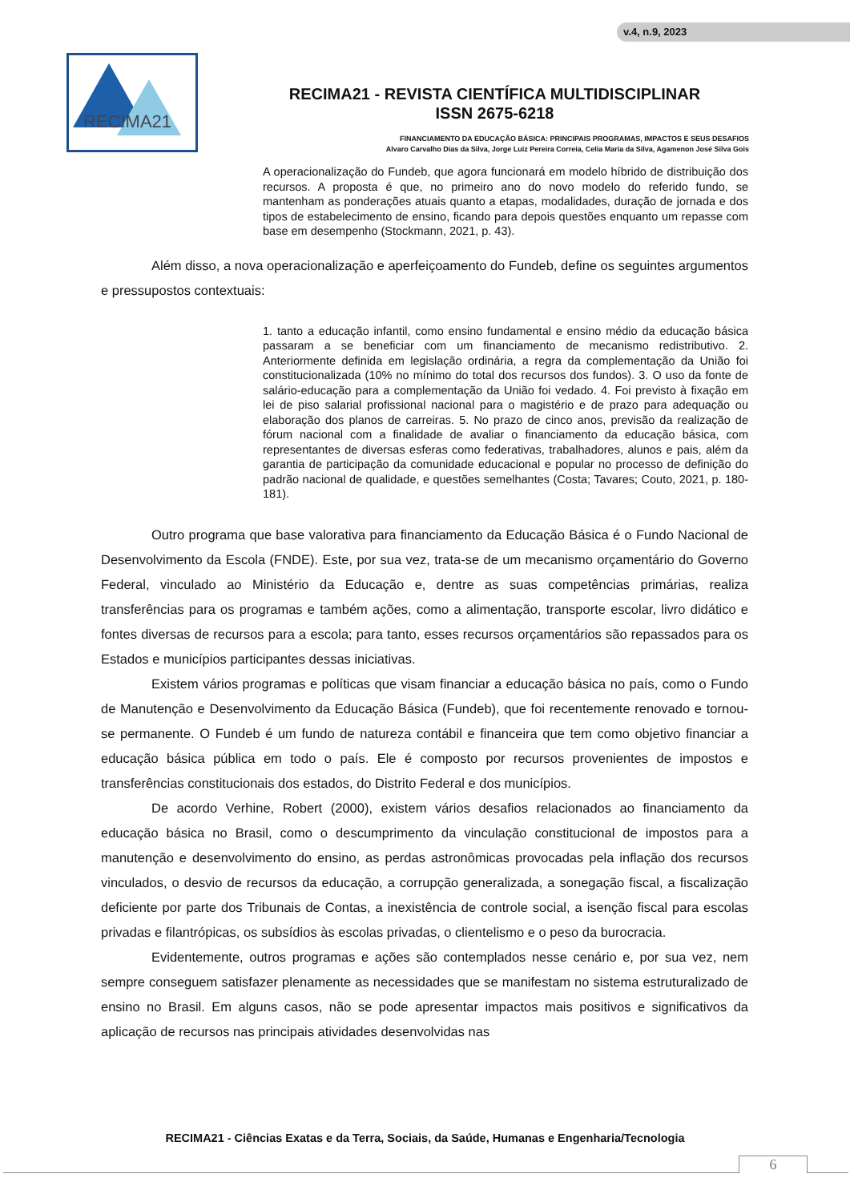v.4, n.9, 2023
RECIMA21
RECIMA21 - REVISTA CIENTÍFICA MULTIDISCIPLINAR
ISSN 2675-6218
FINANCIAMENTO DA EDUCAÇÃO BÁSICA: PRINCIPAIS PROGRAMAS, IMPACTOS E SEUS DESAFIOS
Alvaro Carvalho Dias da Silva, Jorge Luiz Pereira Correia, Celia Maria da Silva, Agamenon José Silva Gois
A operacionalização do Fundeb, que agora funcionará em modelo híbrido de distribuição dos recursos. A proposta é que, no primeiro ano do novo modelo do referido fundo, se mantenham as ponderações atuais quanto a etapas, modalidades, duração de jornada e dos tipos de estabelecimento de ensino, ficando para depois questões enquanto um repasse com base em desempenho (Stockmann, 2021, p. 43).
Além disso, a nova operacionalização e aperfeiçoamento do Fundeb, define os seguintes argumentos e pressupostos contextuais:
1. tanto a educação infantil, como ensino fundamental e ensino médio da educação básica passaram a se beneficiar com um financiamento de mecanismo redistributivo. 2. Anteriormente definida em legislação ordinária, a regra da complementação da União foi constitucionalizada (10% no mínimo do total dos recursos dos fundos). 3. O uso da fonte de salário-educação para a complementação da União foi vedado. 4. Foi previsto à fixação em lei de piso salarial profissional nacional para o magistério e de prazo para adequação ou elaboração dos planos de carreiras. 5. No prazo de cinco anos, previsão da realização de fórum nacional com a finalidade de avaliar o financiamento da educação básica, com representantes de diversas esferas como federativas, trabalhadores, alunos e pais, além da garantia de participação da comunidade educacional e popular no processo de definição do padrão nacional de qualidade, e questões semelhantes (Costa; Tavares; Couto, 2021, p. 180-181).
Outro programa que base valorativa para financiamento da Educação Básica é o Fundo Nacional de Desenvolvimento da Escola (FNDE). Este, por sua vez, trata-se de um mecanismo orçamentário do Governo Federal, vinculado ao Ministério da Educação e, dentre as suas competências primárias, realiza transferências para os programas e também ações, como a alimentação, transporte escolar, livro didático e fontes diversas de recursos para a escola; para tanto, esses recursos orçamentários são repassados para os Estados e municípios participantes dessas iniciativas.
Existem vários programas e políticas que visam financiar a educação básica no país, como o Fundo de Manutenção e Desenvolvimento da Educação Básica (Fundeb), que foi recentemente renovado e tornou-se permanente. O Fundeb é um fundo de natureza contábil e financeira que tem como objetivo financiar a educação básica pública em todo o país. Ele é composto por recursos provenientes de impostos e transferências constitucionais dos estados, do Distrito Federal e dos municípios.
De acordo Verhine, Robert (2000), existem vários desafios relacionados ao financiamento da educação básica no Brasil, como o descumprimento da vinculação constitucional de impostos para a manutenção e desenvolvimento do ensino, as perdas astronômicas provocadas pela inflação dos recursos vinculados, o desvio de recursos da educação, a corrupção generalizada, a sonegação fiscal, a fiscalização deficiente por parte dos Tribunais de Contas, a inexistência de controle social, a isenção fiscal para escolas privadas e filantrópicas, os subsídios às escolas privadas, o clientelismo e o peso da burocracia.
Evidentemente, outros programas e ações são contemplados nesse cenário e, por sua vez, nem sempre conseguem satisfazer plenamente as necessidades que se manifestam no sistema estruturalizado de ensino no Brasil. Em alguns casos, não se pode apresentar impactos mais positivos e significativos da aplicação de recursos nas principais atividades desenvolvidas nas
RECIMA21 - Ciências Exatas e da Terra, Sociais, da Saúde, Humanas e Engenharia/Tecnologia
6